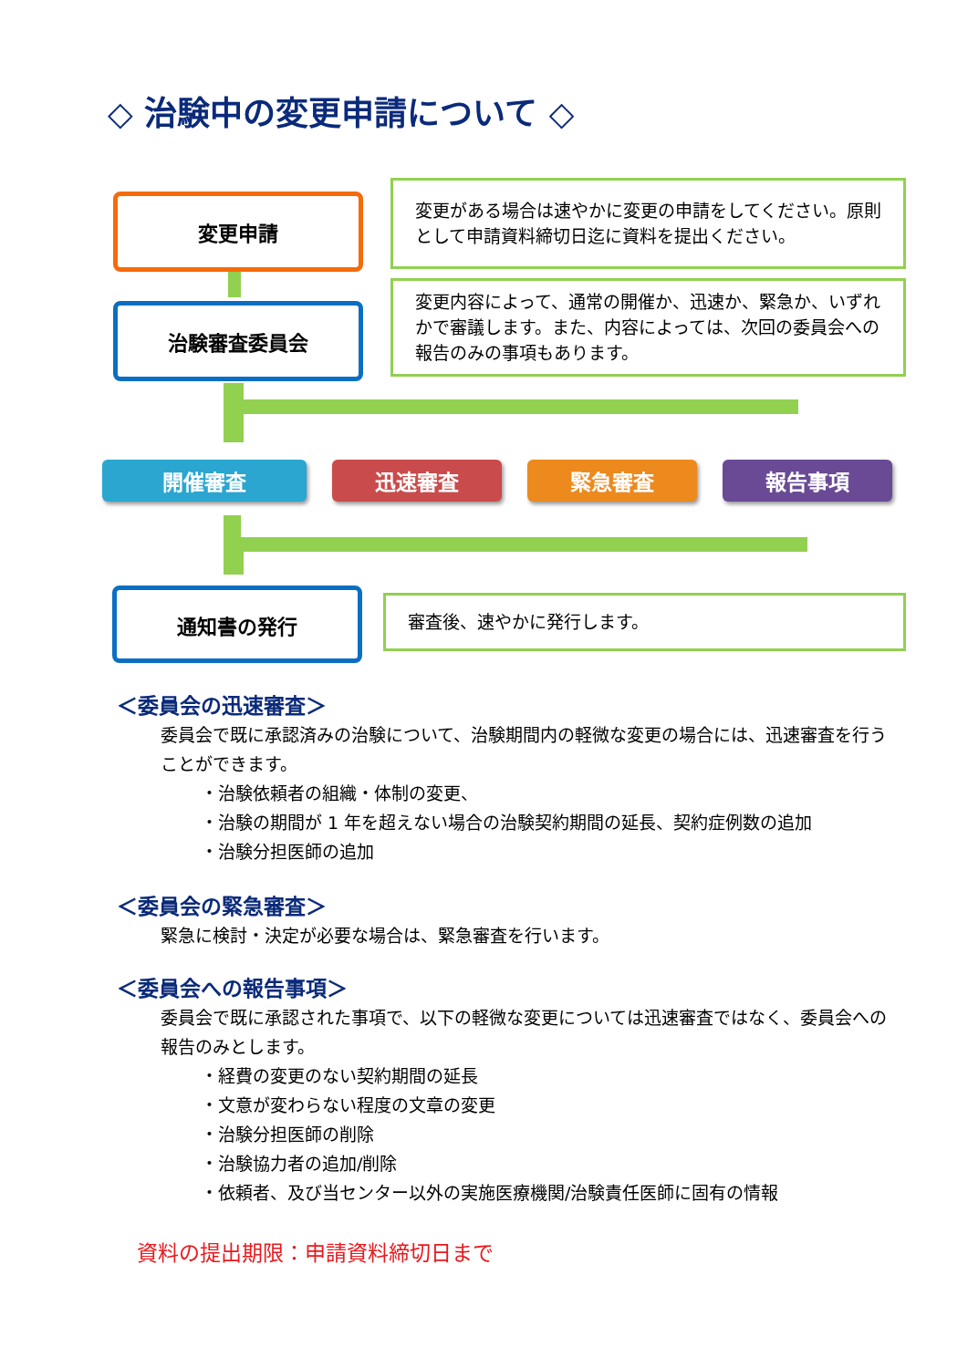◇ 治験中の変更申請について ◇
変更申請
変更がある場合は速やかに変更の申請をしてください。原則として申請資料締切日迄に資料を提出ください。
治験審査委員会
変更内容によって、通常の開催か、迅速か、緊急か、いずれかで審議します。また、内容によっては、次回の委員会への報告のみの事項もあります。
開催審査 迅速審査 緊急審査 報告事項
通知書の発行 審査後、速やかに発行します。
＜委員会の迅速審査＞
委員会で既に承認済みの治験について、治験期間内の軽微な変更の場合には、迅速審査を行うことができます。
・治験依頼者の組織・体制の変更、
・治験の期間が 1 年を超えない場合の治験契約期間の延長、契約症例数の追加
・治験分担医師の追加
＜委員会の緊急審査＞
緊急に検討・決定が必要な場合は、緊急審査を行います。
＜委員会への報告事項＞
委員会で既に承認された事項で、以下の軽微な変更については迅速審査ではなく、委員会への報告のみとします。
・経費の変更のない契約期間の延長
・文意が変わらない程度の文章の変更
・治験分担医師の削除
・治験協力者の追加/削除
・依頼者、及び当センター以外の実施医療機関/治験責任医師に固有の情報
資料の提出期限：申請資料締切日まで